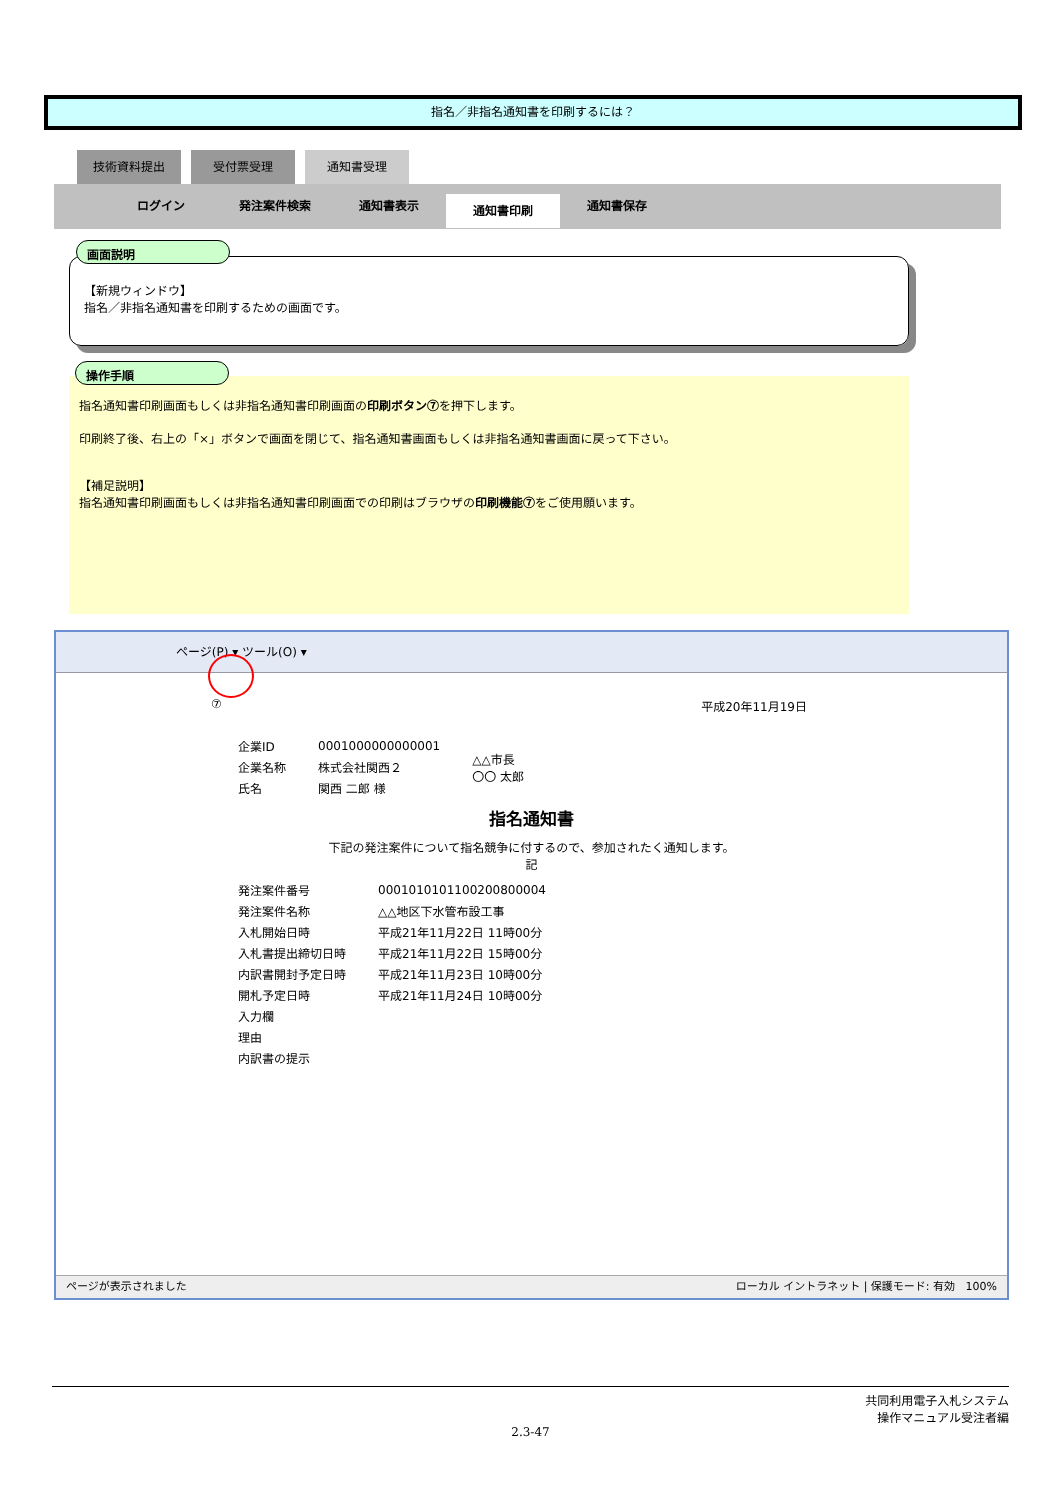指名／非指名通知書を印刷するには？
技術資料提出 受付票受理 通知書受理
ログイン 発注案件検索 通知書表示
通知書印刷
通知書保存
【新規ウィンドウ】
指名／非指名通知書を印刷するための画面です。
画面説明
指名通知書印刷画面もしくは非指名通知書印刷画面の印刷ボタン⑦を押下します。
印刷終了後、右上の「×」ボタンで画面を閉じて、指名通知書画面もしくは非指名通知書画面に戻って下さい。
【補足説明】
指名通知書印刷画面もしくは非指名通知書印刷画面での印刷はブラウザの印刷機能⑦をご使用願います。
操作手順
ページ(P) ▾ ツール(O) ▾
⑦
平成20年11月19日
| 企業ID | 0001000000000001 | △△市長 〇〇 太郎 |
| 企業名称 | 株式会社関西２ | |
| 氏名 | 関西 二郎 様 | |
指名通知書
下記の発注案件について指名競争に付するので、参加されたく通知します。
記
| 発注案件番号 | 0001010101100200800004 |
| 発注案件名称 | △△地区下水管布設工事 |
| 入札開始日時 | 平成21年11月22日 11時00分 |
| 入札書提出締切日時 | 平成21年11月22日 15時00分 |
| 内訳書開封予定日時 | 平成21年11月23日 10時00分 |
| 開札予定日時 | 平成21年11月24日 10時00分 |
| 入力欄 | |
| 理由 | |
| 内訳書の提示 | |
ページが表示されました ローカル イントラネット | 保護モード: 有効 100%
共同利用電子入札システム
操作マニュアル受注者編
2.3-47